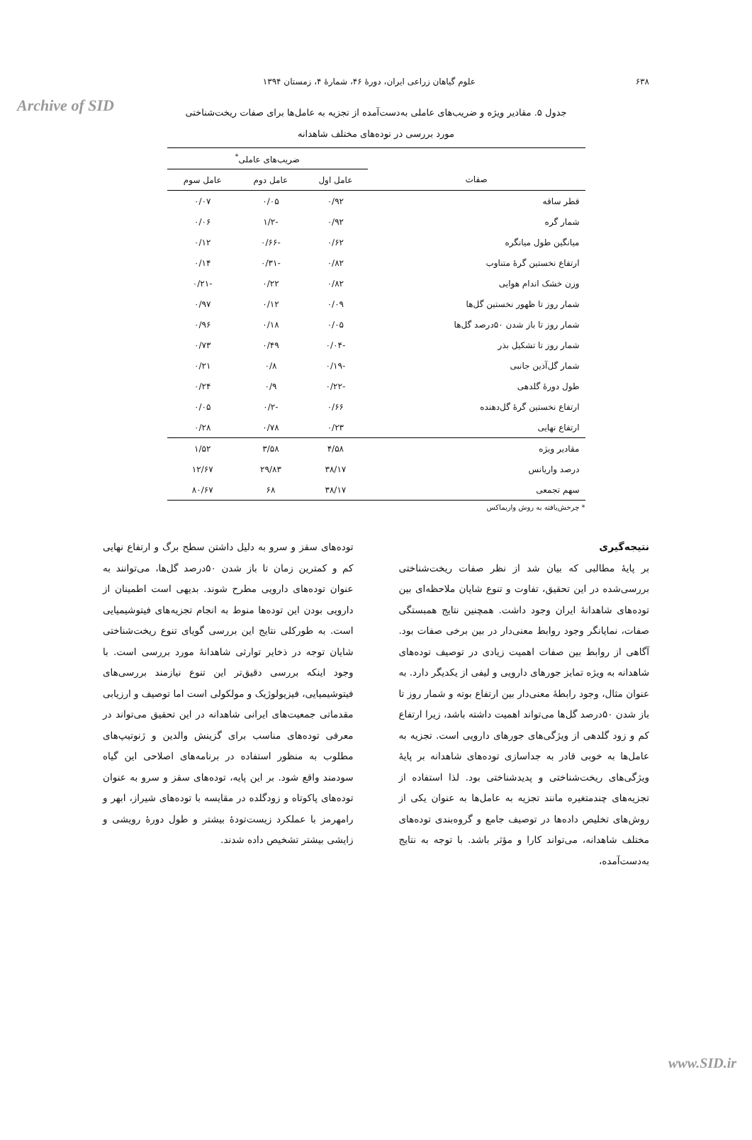Archive of SID
۶۳۸ علوم گیاهان زراعی ایران، دورهٔ ۴۶، شمارهٔ ۴، زمستان ۱۳۹۴
جدول ۵. مقادیر ویژه و ضریب‌های عاملی به‌دست‌آمده از تجزیه به عامل‌ها برای صفات ریخت‌شناختی
مورد بررسی در توده‌های مختلف شاهدانه
| | ضریب‌های عاملی<sup>*</sup> | | |
| --- | --- | --- | --- |
| صفات | عامل اول | عامل دوم | عامل سوم |
| قطر ساقه | ۰/۹۲ | ۰/۰۵ | ۰/۰۷ |
| شمار گره | ۰/۹۲ | -۱/۲ | ۰/۰۶ |
| میانگین طول میانگره | ۰/۶۲ | -۰/۶۶ | ۰/۱۲ |
| ارتفاع نخستین گرهٔ متناوب | ۰/۸۲ | -۰/۳۱ | ۰/۱۴ |
| وزن خشک اندام هوایی | ۰/۸۲ | ۰/۲۲ | -۰/۲۱ |
| شمار روز تا ظهور نخستین گل‌ها | ۰/۰۹ | ۰/۱۲ | ۰/۹۷ |
| شمار روز تا باز شدن ۵۰درصد گل‌ها | ۰/۰۵ | ۰/۱۸ | ۰/۹۶ |
| شمار روز تا تشکیل بذر | -۰/۰۴ | ۰/۴۹ | ۰/۷۳ |
| شمار گل‌آذین جانبی | -۰/۱۹ | ۰/۸ | ۰/۲۱ |
| طول دورهٔ گلدهی | -۰/۲۲ | ۰/۹ | ۰/۲۴ |
| ارتفاع نخستین گرهٔ گل‌دهنده | ۰/۶۶ | -۰/۲ | ۰/۰۵ |
| ارتفاع نهایی | ۰/۲۳ | ۰/۷۸ | ۰/۲۸ |
| مقادیر ویژه | ۴/۵۸ | ۳/۵۸ | ۱/۵۲ |
| درصد واریانس | ۳۸/۱۷ | ۲۹/۸۳ | ۱۲/۶۷ |
| سهم تجمعی | ۳۸/۱۷ | ۶۸ | ۸۰/۶۷ |
* چرخش‌یافته به روش واریماکس
نتیجه‌گیری
بر پایهٔ مطالبی که بیان شد از نظر صفات ریخت‌شناختی بررسی‌شده در این تحقیق، تفاوت و تنوع شایان ملاحظه‌ای بین توده‌های شاهدانهٔ ایران وجود داشت. همچنین نتایج همبستگی صفات، نمایانگر وجود روابط معنی‌دار در بین برخی صفات بود. آگاهی از روابط بین صفات اهمیت زیادی در توصیف توده‌های شاهدانه به ویژه تمایز جورهای دارویی و لیفی از یکدیگر دارد. به عنوان مثال، وجود رابطهٔ معنی‌دار بین ارتفاع بوته و شمار روز تا باز شدن ۵۰درصد گل‌ها می‌تواند اهمیت داشته باشد، زیرا ارتفاع کم و زود گلدهی از ویژگی‌های جورهای دارویی است. تجزیه به عامل‌ها به خوبی قادر به جداسازی توده‌های شاهدانه بر پایهٔ ویژگی‌های ریخت‌شناختی و پدیدشناختی بود. لذا استفاده از تجزیه‌های چندمتغیره مانند تجزیه به عامل‌ها به عنوان یکی از روش‌های تخلیص داده‌ها در توصیف جامع و گروه‌بندی توده‌های مختلف شاهدانه، می‌تواند کارا و مؤثر باشد. با توجه به نتایج به‌دست‌آمده،
توده‌های سقز و سرو به دلیل داشتن سطح برگ و ارتفاع نهایی کم و کمترین زمان تا باز شدن ۵۰درصد گل‌ها، می‌توانند به عنوان توده‌های دارویی مطرح شوند. بدیهی است اطمینان از دارویی بودن این توده‌ها منوط به انجام تجزیه‌های فیتوشیمیایی است. به طورکلی نتایج این بررسی گویای تنوع ریخت‌شناختی شایان توجه در ذخایر توارثی شاهدانهٔ مورد بررسی است. با وجود اینکه بررسی دقیق‌تر این تنوع نیازمند بررسی‌های فیتوشیمیایی، فیزیولوژیک و مولکولی است اما توصیف و ارزیابی مقدماتی جمعیت‌های ایرانی شاهدانه در این تحقیق می‌تواند در معرفی توده‌های مناسب برای گزینش والدین و ژنوتیپ‌های مطلوب به منظور استفاده در برنامه‌های اصلاحی این گیاه سودمند واقع شود. بر این پایه، توده‌های سقز و سرو به عنوان توده‌های پاکوتاه و زودگلده در مقایسه با توده‌های شیراز، ابهر و رامهرمز با عملکرد زیست‌تودهٔ بیشتر و طول دورهٔ رویشی و زایشی بیشتر تشخیص داده شدند.
www.SID.ir